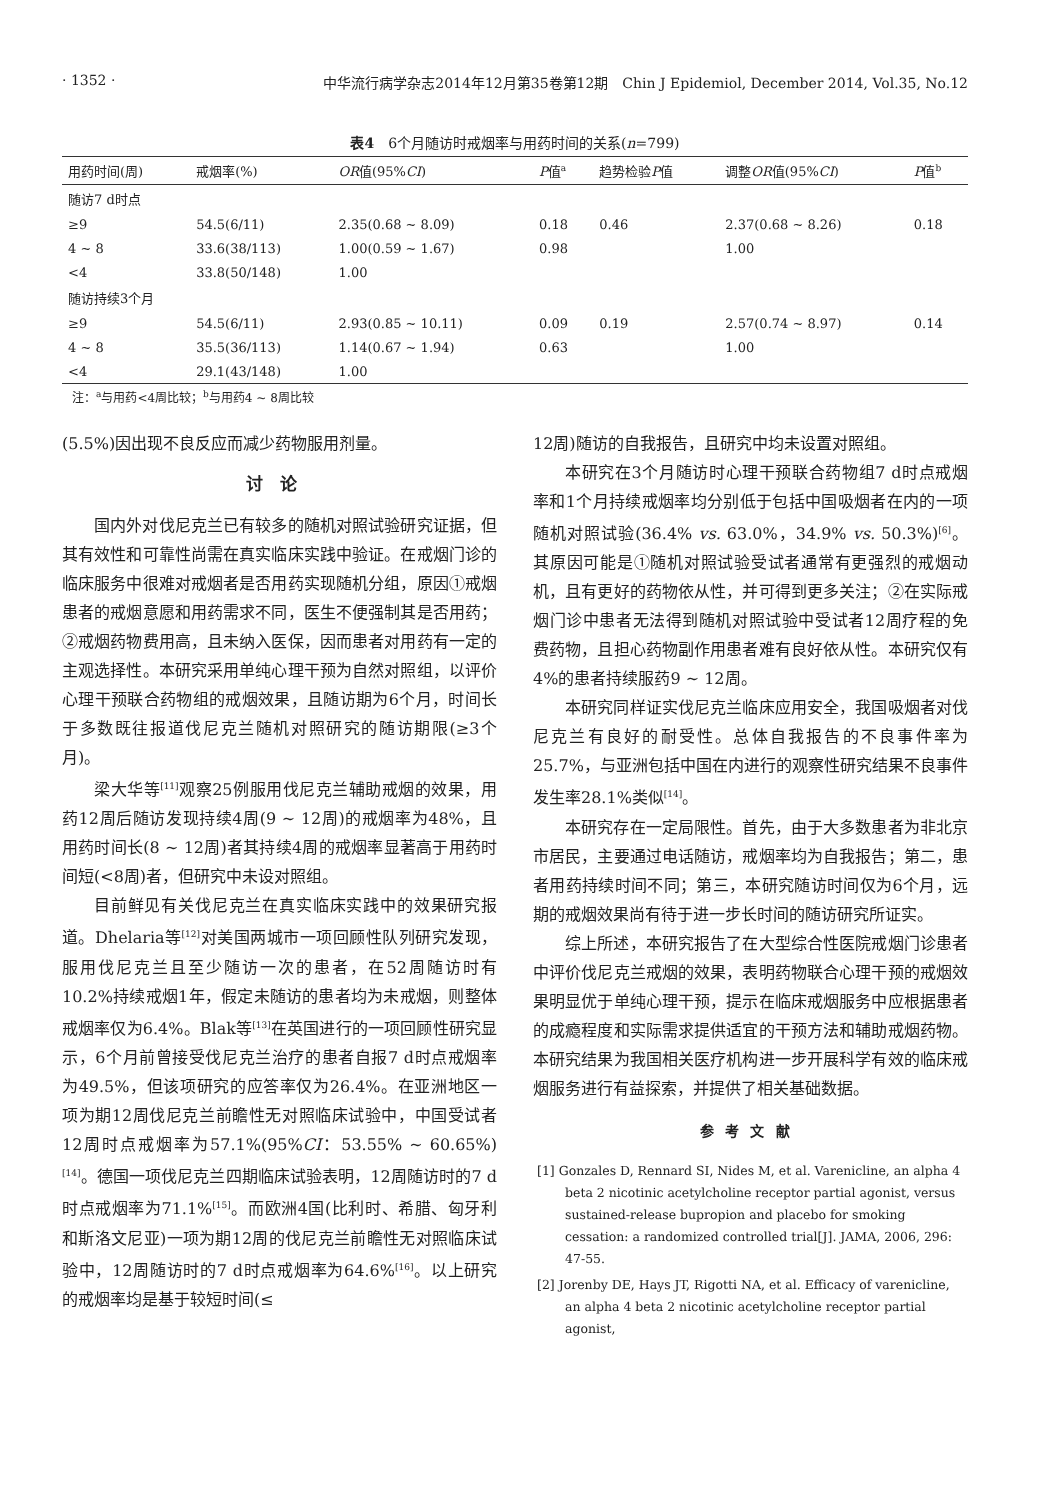· 1352 · 中华流行病学杂志2014年12月第35卷第12期　Chin J Epidemiol, December 2014, Vol.35, No.12
表4　6个月随访时戒烟率与用药时间的关系(n=799)
| 用药时间(周) | 戒烟率(%) | OR 值(95% CI ) | P 值<sup>a</sup> | 趋势检验 P 值 | 调整 OR 值(95% CI ) | P 值<sup>b</sup> |
| --- | --- | --- | --- | --- | --- | --- |
| 随访7 d时点 | | | | | | |
| ≥9 | 54.5(6/11) | 2.35(0.68 ~ 8.09) | 0.18 | 0.46 | 2.37(0.68 ~ 8.26) | 0.18 |
| 4 ~ 8 | 33.6(38/113) | 1.00(0.59 ~ 1.67) | 0.98 | | 1.00 | |
| <4 | 33.8(50/148) | 1.00 | | | | |
| 随访持续3个月 | | | | | | |
| ≥9 | 54.5(6/11) | 2.93(0.85 ~ 10.11) | 0.09 | 0.19 | 2.57(0.74 ~ 8.97) | 0.14 |
| 4 ~ 8 | 35.5(36/113) | 1.14(0.67 ~ 1.94) | 0.63 | | 1.00 | |
| <4 | 29.1(43/148) | 1.00 | | | | |
注：<sup>a</sup>与用药<4周比较；<sup>b</sup>与用药4 ~ 8周比较
(5.5%)因出现不良反应而减少药物服用剂量。
讨论
国内外对伐尼克兰已有较多的随机对照试验研究证据，但其有效性和可靠性尚需在真实临床实践中验证。在戒烟门诊的临床服务中很难对戒烟者是否用药实现随机分组，原因①戒烟患者的戒烟意愿和用药需求不同，医生不便强制其是否用药；②戒烟药物费用高，且未纳入医保，因而患者对用药有一定的主观选择性。本研究采用单纯心理干预为自然对照组，以评价心理干预联合药物组的戒烟效果，且随访期为6个月，时间长于多数既往报道伐尼克兰随机对照研究的随访期限(≥3个月)。
梁大华等<sup>[11]</sup>观察25例服用伐尼克兰辅助戒烟的效果，用药12周后随访发现持续4周(9 ~ 12周)的戒烟率为48%，且用药时间长(8 ~ 12周)者其持续4周的戒烟率显著高于用药时间短(<8周)者，但研究中未设对照组。
目前鲜见有关伐尼克兰在真实临床实践中的效果研究报道。Dhelaria等<sup>[12]</sup>对美国两城市一项回顾性队列研究发现，服用伐尼克兰且至少随访一次的患者，在52周随访时有10.2%持续戒烟1年，假定未随访的患者均为未戒烟，则整体戒烟率仅为6.4%。Blak等<sup>[13]</sup>在英国进行的一项回顾性研究显示，6个月前曾接受伐尼克兰治疗的患者自报7 d时点戒烟率为49.5%，但该项研究的应答率仅为26.4%。在亚洲地区一项为期12周伐尼克兰前瞻性无对照临床试验中，中国受试者12周时点戒烟率为57.1%(95%CI：53.55% ~ 60.65%)<sup>[14]</sup>。德国一项伐尼克兰四期临床试验表明，12周随访时的7 d时点戒烟率为71.1%<sup>[15]</sup>。而欧洲4国(比利时、希腊、匈牙利和斯洛文尼亚)一项为期12周的伐尼克兰前瞻性无对照临床试验中，12周随访时的7 d时点戒烟率为64.6%<sup>[16]</sup>。以上研究的戒烟率均是基于较短时间(≤
12周)随访的自我报告，且研究中均未设置对照组。
本研究在3个月随访时心理干预联合药物组7 d时点戒烟率和1个月持续戒烟率均分别低于包括中国吸烟者在内的一项随机对照试验(36.4% vs. 63.0%，34.9% vs. 50.3%)<sup>[6]</sup>。其原因可能是①随机对照试验受试者通常有更强烈的戒烟动机，且有更好的药物依从性，并可得到更多关注；②在实际戒烟门诊中患者无法得到随机对照试验中受试者12周疗程的免费药物，且担心药物副作用患者难有良好依从性。本研究仅有4%的患者持续服药9 ~ 12周。
本研究同样证实伐尼克兰临床应用安全，我国吸烟者对伐尼克兰有良好的耐受性。总体自我报告的不良事件率为25.7%，与亚洲包括中国在内进行的观察性研究结果不良事件发生率28.1%类似<sup>[14]</sup>。
本研究存在一定局限性。首先，由于大多数患者为非北京市居民，主要通过电话随访，戒烟率均为自我报告；第二，患者用药持续时间不同；第三，本研究随访时间仅为6个月，远期的戒烟效果尚有待于进一步长时间的随访研究所证实。
综上所述，本研究报告了在大型综合性医院戒烟门诊患者中评价伐尼克兰戒烟的效果，表明药物联合心理干预的戒烟效果明显优于单纯心理干预，提示在临床戒烟服务中应根据患者的成瘾程度和实际需求提供适宜的干预方法和辅助戒烟药物。本研究结果为我国相关医疗机构进一步开展科学有效的临床戒烟服务进行有益探索，并提供了相关基础数据。
参考文献
[1] Gonzales D, Rennard SI, Nides M, et al. Varenicline, an alpha 4 beta 2 nicotinic acetylcholine receptor partial agonist, versus sustained-release bupropion and placebo for smoking cessation: a randomized controlled trial[J]. JAMA, 2006, 296: 47-55.
[2] Jorenby DE, Hays JT, Rigotti NA, et al. Efficacy of varenicline, an alpha 4 beta 2 nicotinic acetylcholine receptor partial agonist,